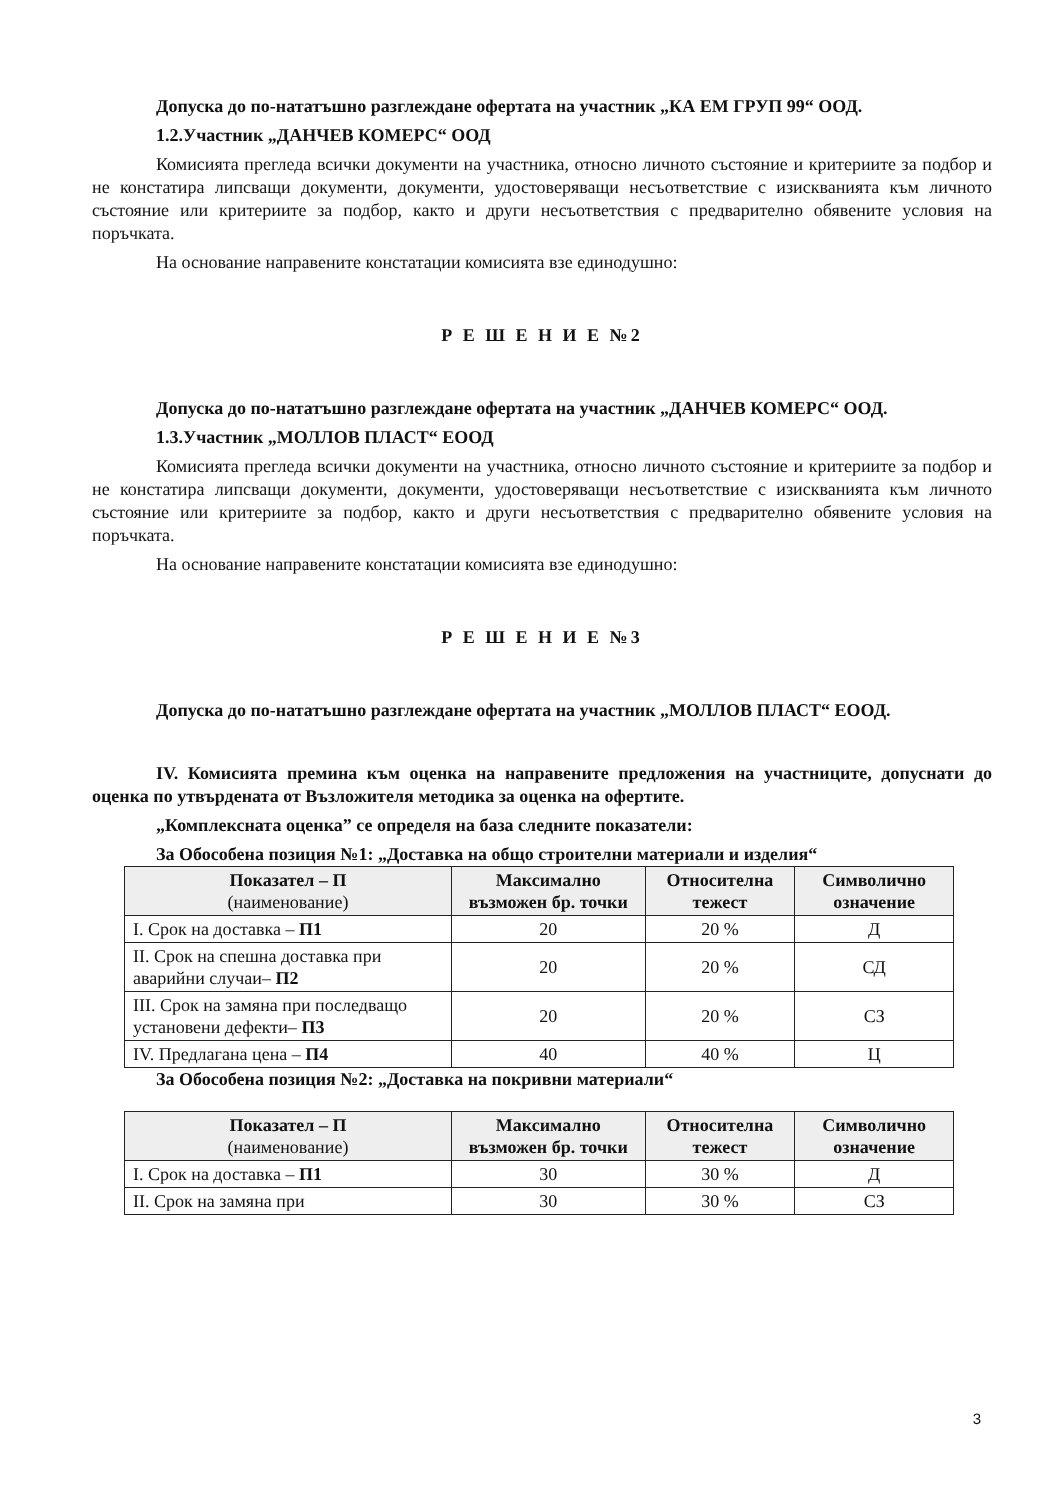Допуска до по-нататъшно разглеждане офертата на участник „КА ЕМ ГРУП 99“ ООД.
1.2.Участник „ДАНЧЕВ КОМЕРС“ ООД
Комисията прегледа всички документи на участника, относно личното състояние и критериите за подбор и не констатира липсващи документи, документи, удостоверяващи несъответствие с изискванията към личното състояние или критериите за подбор, както и други несъответствия с предварително обявените условия на поръчката.
На основание направените констатации комисията взе единодушно:
Р Е Ш Е Н И Е №2
Допуска до по-нататъшно разглеждане офертата на участник „ДАНЧЕВ КОМЕРС“ ООД.
1.3.Участник „МОЛЛОВ ПЛАСТ“ ЕООД
Комисията прегледа всички документи на участника, относно личното състояние и критериите за подбор и не констатира липсващи документи, документи, удостоверяващи несъответствие с изискванията към личното състояние или критериите за подбор, както и други несъответствия с предварително обявените условия на поръчката.
На основание направените констатации комисията взе единодушно:
Р Е Ш Е Н И Е №3
Допуска до по-нататъшно разглеждане офертата на участник „МОЛЛОВ ПЛАСТ“ ЕООД.
IV. Комисията премина към оценка на направените предложения на участниците, допуснати до оценка по утвърдената от Възложителя методика за оценка на офертите.
„Комплексната оценка” се определя на база следните показатели:
За Обособена позиция №1: „Доставка на общо строителни материали и изделия“
| Показател – П (наименование) | Максимално възможен бр. точки | Относителна тежест | Символично означение |
| --- | --- | --- | --- |
| I. Срок на доставка – П1 | 20 | 20 % | Д |
| II. Срок на спешна доставка при аварийни случаи– П2 | 20 | 20 % | СД |
| III. Срок на замяна при последващо установени дефекти– П3 | 20 | 20 % | СЗ |
| IV. Предлагана цена – П4 | 40 | 40 % | Ц |
За Обособена позиция №2: „Доставка на покривни материали“
| Показател – П (наименование) | Максимално възможен бр. точки | Относителна тежест | Символично означение |
| --- | --- | --- | --- |
| I. Срок на доставка – П1 | 30 | 30 % | Д |
| II. Срок на замяна при | 30 | 30 % | СЗ |
3